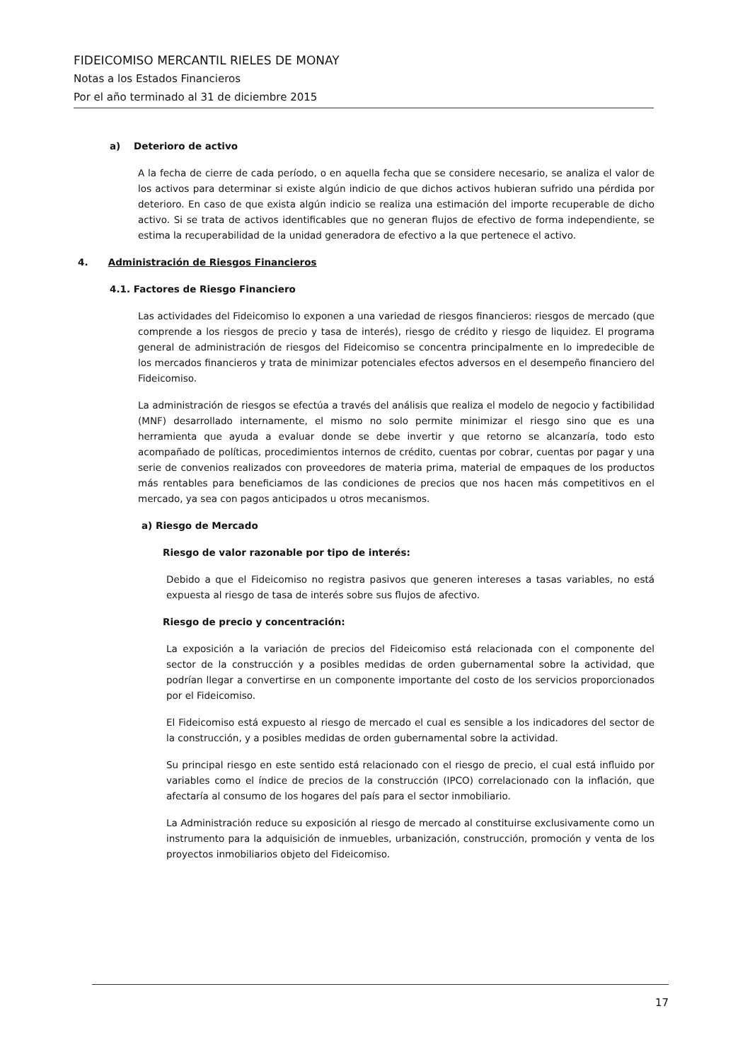FIDEICOMISO MERCANTIL RIELES DE MONAY
Notas a los Estados Financieros
Por el año terminado al 31 de diciembre 2015
a) Deterioro de activo
A la fecha de cierre de cada período, o en aquella fecha que se considere necesario, se analiza el valor de los activos para determinar si existe algún indicio de que dichos activos hubieran sufrido una pérdida por deterioro. En caso de que exista algún indicio se realiza una estimación del importe recuperable de dicho activo. Si se trata de activos identificables que no generan flujos de efectivo de forma independiente, se estima la recuperabilidad de la unidad generadora de efectivo a la que pertenece el activo.
4. Administración de Riesgos Financieros
4.1. Factores de Riesgo Financiero
Las actividades del Fideicomiso lo exponen a una variedad de riesgos financieros: riesgos de mercado (que comprende a los riesgos de precio y tasa de interés), riesgo de crédito y riesgo de liquidez. El programa general de administración de riesgos del Fideicomiso se concentra principalmente en lo impredecible de los mercados financieros y trata de minimizar potenciales efectos adversos en el desempeño financiero del Fideicomiso.
La administración de riesgos se efectúa a través del análisis que realiza el modelo de negocio y factibilidad (MNF) desarrollado internamente, el mismo no solo permite minimizar el riesgo sino que es una herramienta que ayuda a evaluar donde se debe invertir y que retorno se alcanzaría, todo esto acompañado de políticas, procedimientos internos de crédito, cuentas por cobrar, cuentas por pagar y una serie de convenios realizados con proveedores de materia prima, material de empaques de los productos más rentables para beneficiamos de las condiciones de precios que nos hacen más competitivos en el mercado, ya sea con pagos anticipados u otros mecanismos.
a) Riesgo de Mercado
Riesgo de valor razonable por tipo de interés:
Debido a que el Fideicomiso no registra pasivos que generen intereses a tasas variables, no está expuesta al riesgo de tasa de interés sobre sus flujos de afectivo.
Riesgo de precio y concentración:
La exposición a la variación de precios del Fideicomiso está relacionada con el componente del sector de la construcción y a posibles medidas de orden gubernamental sobre la actividad, que podrían llegar a convertirse en un componente importante del costo de los servicios proporcionados por el Fideicomiso.
El Fideicomiso está expuesto al riesgo de mercado el cual es sensible a los indicadores del sector de la construcción, y a posibles medidas de orden gubernamental sobre la actividad.
Su principal riesgo en este sentido está relacionado con el riesgo de precio, el cual está influido por variables como el índice de precios de la construcción (IPCO) correlacionado con la inflación, que afectaría al consumo de los hogares del país para el sector inmobiliario.
La Administración reduce su exposición al riesgo de mercado al constituirse exclusivamente como un instrumento para la adquisición de inmuebles, urbanización, construcción, promoción y venta de los proyectos inmobiliarios objeto del Fideicomiso.
17